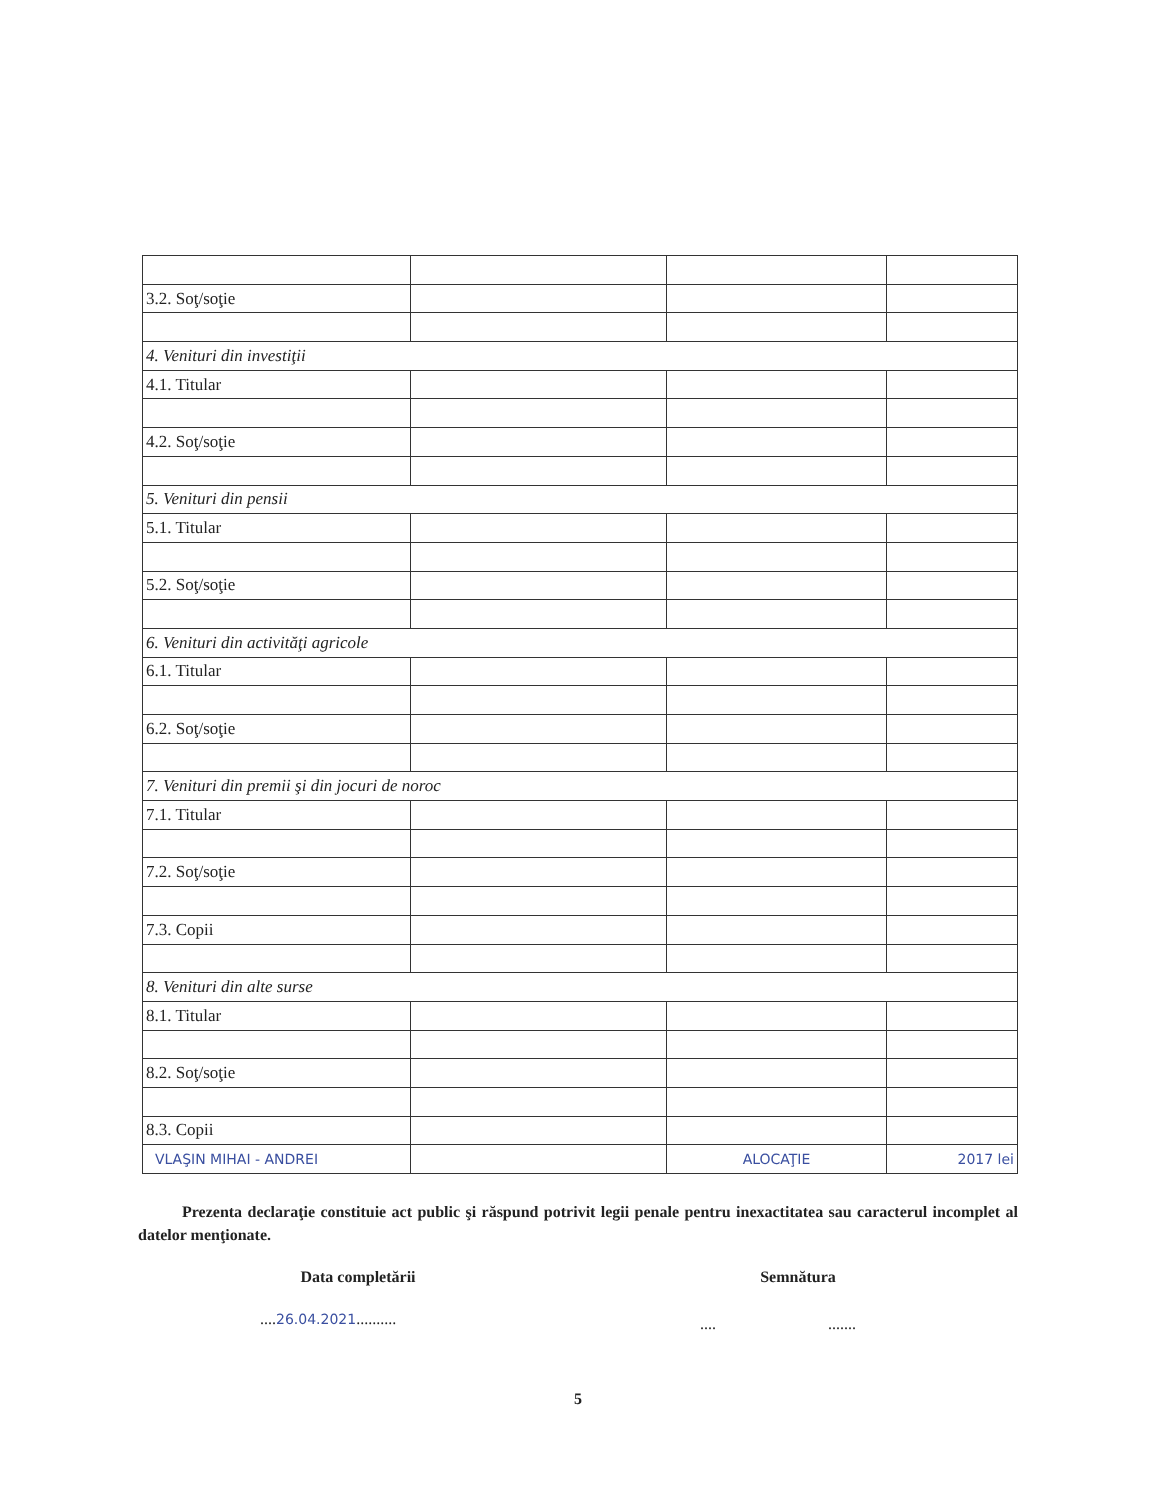| 3.2. Soţ/soţie | | | |
| 4. Venituri din investiţii | | | |
| 4.1. Titular | | | |
| 4.2. Soţ/soţie | | | |
| 5. Venituri din pensii | | | |
| 5.1. Titular | | | |
| 5.2. Soţ/soţie | | | |
| 6. Venituri din activităţi agricole | | | |
| 6.1. Titular | | | |
| 6.2. Soţ/soţie | | | |
| 7. Venituri din premii şi din jocuri de noroc | | | |
| 7.1. Titular | | | |
| 7.2. Soţ/soţie | | | |
| 7.3. Copii | | | |
| 8. Venituri din alte surse | | | |
| 8.1. Titular | | | |
| 8.2. Soţ/soţie | | | |
| 8.3. Copii | | | |
| VLAŞIN MIHAI - ANDREI | | ALOCAŢIE | 2017 lei |
Prezenta declaraţie constituie act public şi răspund potrivit legii penale pentru inexactitatea sau caracterul incomplet al datelor menţionate.
Data completării Semnătura
....26.04.2021..........
.... .......
5